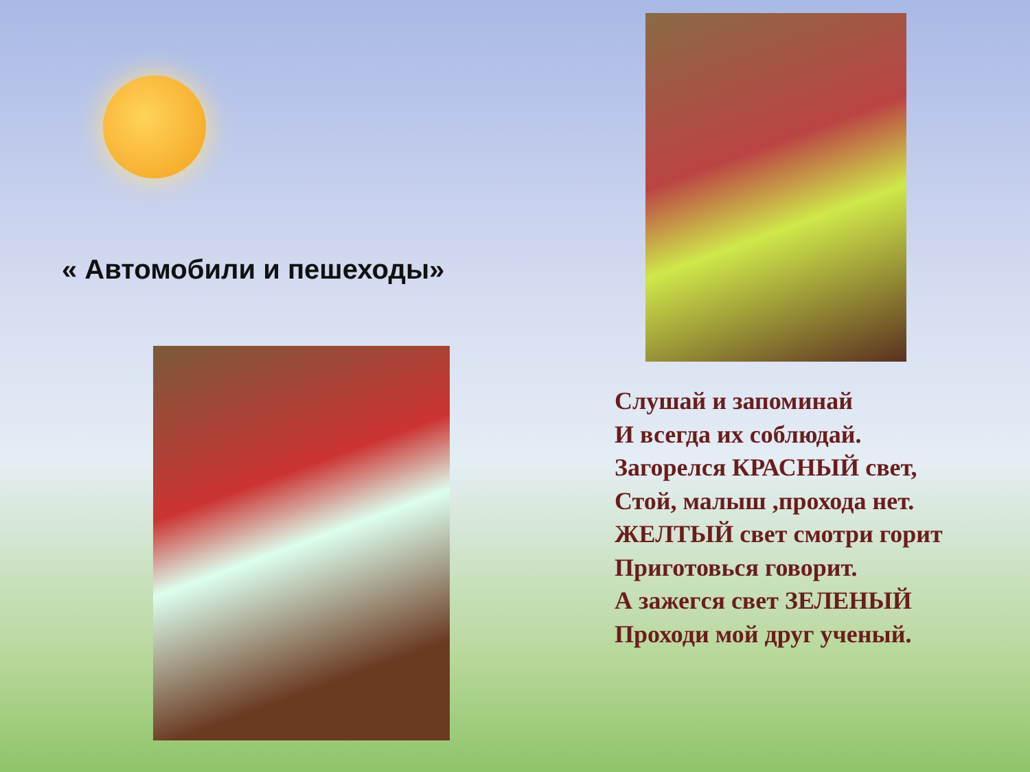« Автомобили и пешеходы»
Слушай и запоминай
И всегда их соблюдай.
Загорелся КРАСНЫЙ свет,
Стой, малыш ,прохода нет.
ЖЕЛТЫЙ свет смотри горит
Приготовься говорит.
А зажегся свет ЗЕЛЕНЫЙ
Проходи мой друг ученый.